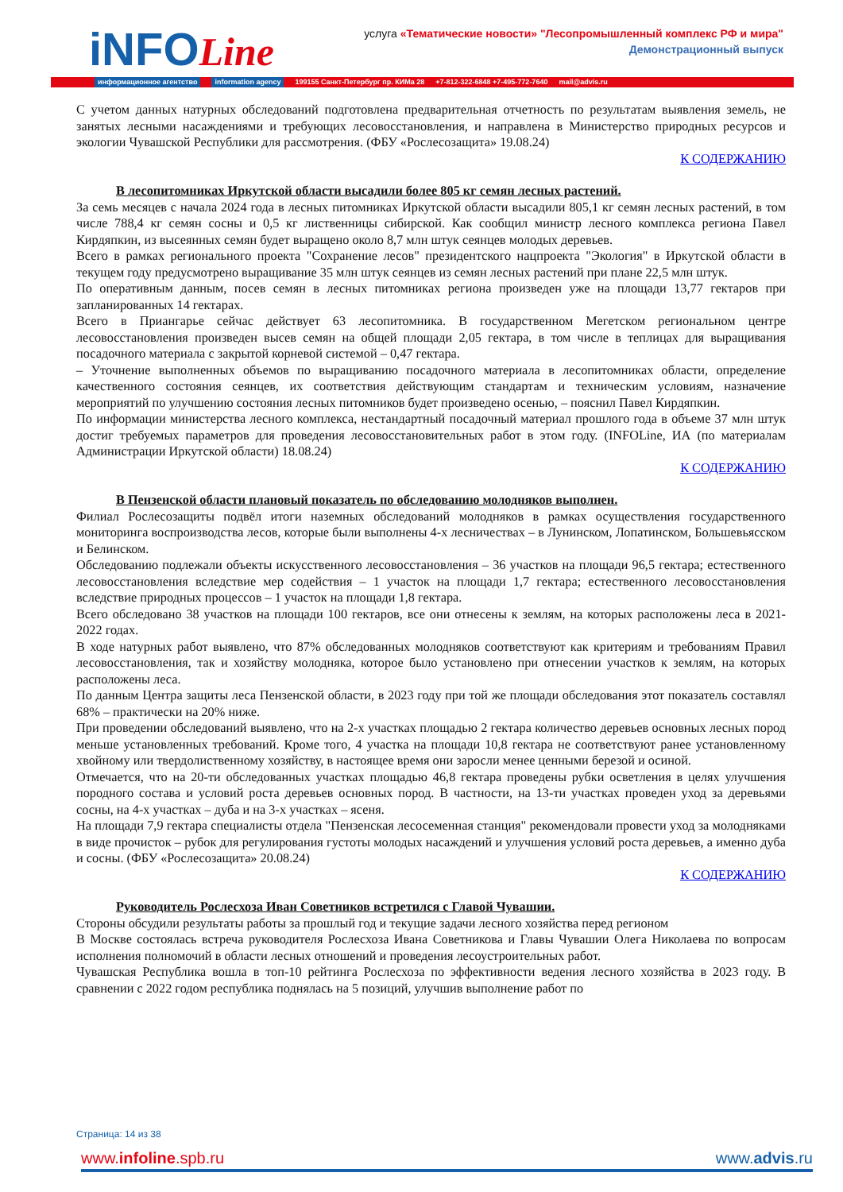iNFOLine
услуга «Тематические новости» "Лесопромышленный комплекс РФ и мира"
Демонстрационный выпуск
информационное агентство information agency 199155 Санкт-Петербург пр. КИМа 28 +7-812-322-6848 +7-495-772-7640 mail@advis.ru
С учетом данных натурных обследований подготовлена предварительная отчетность по результатам выявления земель, не занятых лесными насаждениями и требующих лесовосстановления, и направлена в Министерство природных ресурсов и экологии Чувашской Республики для рассмотрения. (ФБУ «Рослесозащита» 19.08.24)
К СОДЕРЖАНИЮ
В лесопитомниках Иркутской области высадили более 805 кг семян лесных растений.
За семь месяцев с начала 2024 года в лесных питомниках Иркутской области высадили 805,1 кг семян лесных растений, в том числе 788,4 кг семян сосны и 0,5 кг лиственницы сибирской. Как сообщил министр лесного комплекса региона Павел Кирдяпкин, из высеянных семян будет выращено около 8,7 млн штук сеянцев молодых деревьев.
Всего в рамках регионального проекта "Сохранение лесов" президентского нацпроекта "Экология" в Иркутской области в текущем году предусмотрено выращивание 35 млн штук сеянцев из семян лесных растений при плане 22,5 млн штук.
По оперативным данным, посев семян в лесных питомниках региона произведен уже на площади 13,77 гектаров при запланированных 14 гектарах.
Всего в Приангарье сейчас действует 63 лесопитомника. В государственном Мегетском региональном центре лесовосстановления произведен высев семян на общей площади 2,05 гектара, в том числе в теплицах для выращивания посадочного материала с закрытой корневой системой – 0,47 гектара.
– Уточнение выполненных объемов по выращиванию посадочного материала в лесопитомниках области, определение качественного состояния сеянцев, их соответствия действующим стандартам и техническим условиям, назначение мероприятий по улучшению состояния лесных питомников будет произведено осенью, – пояснил Павел Кирдяпкин.
По информации министерства лесного комплекса, нестандартный посадочный материал прошлого года в объеме 37 млн штук достиг требуемых параметров для проведения лесовосстановительных работ в этом году. (INFOLine, ИА (по материалам Администрации Иркутской области) 18.08.24)
К СОДЕРЖАНИЮ
В Пензенской области плановый показатель по обследованию молодняков выполнен.
Филиал Рослесозащиты подвёл итоги наземных обследований молодняков в рамках осуществления государственного мониторинга воспроизводства лесов, которые были выполнены 4-х лесничествах – в Лунинском, Лопатинском, Большевьясском и Белинском.
Обследованию подлежали объекты искусственного лесовосстановления – 36 участков на площади 96,5 гектара; естественного лесовосстановления вследствие мер содействия – 1 участок на площади 1,7 гектара; естественного лесовосстановления вследствие природных процессов – 1 участок на площади 1,8 гектара.
Всего обследовано 38 участков на площади 100 гектаров, все они отнесены к землям, на которых расположены леса в 2021-2022 годах.
В ходе натурных работ выявлено, что 87% обследованных молодняков соответствуют как критериям и требованиям Правил лесовосстановления, так и хозяйству молодняка, которое было установлено при отнесении участков к землям, на которых расположены леса.
По данным Центра защиты леса Пензенской области, в 2023 году при той же площади обследования этот показатель составлял 68% – практически на 20% ниже.
При проведении обследований выявлено, что на 2-х участках площадью 2 гектара количество деревьев основных лесных пород меньше установленных требований. Кроме того, 4 участка на площади 10,8 гектара не соответствуют ранее установленному хвойному или твердолиственному хозяйству, в настоящее время они заросли менее ценными березой и осиной.
Отмечается, что на 20-ти обследованных участках площадью 46,8 гектара проведены рубки осветления в целях улучшения породного состава и условий роста деревьев основных пород. В частности, на 13-ти участках проведен уход за деревьями сосны, на 4-х участках – дуба и на 3-х участках – ясеня.
На площади 7,9 гектара специалисты отдела "Пензенская лесосеменная станция" рекомендовали провести уход за молодняками в виде прочисток – рубок для регулирования густоты молодых насаждений и улучшения условий роста деревьев, а именно дуба и сосны. (ФБУ «Рослесозащита» 20.08.24)
К СОДЕРЖАНИЮ
Руководитель Рослесхоза Иван Советников встретился с Главой Чувашии.
Стороны обсудили результаты работы за прошлый год и текущие задачи лесного хозяйства перед регионом
В Москве состоялась встреча руководителя Рослесхоза Ивана Советникова и Главы Чувашии Олега Николаева по вопросам исполнения полномочий в области лесных отношений и проведения лесоустроительных работ.
Чувашская Республика вошла в топ-10 рейтинга Рослесхоза по эффективности ведения лесного хозяйства в 2023 году. В сравнении с 2022 годом республика поднялась на 5 позиций, улучшив выполнение работ по
Страница: 14 из 38
www.infoline.spb.ru www.advis.ru